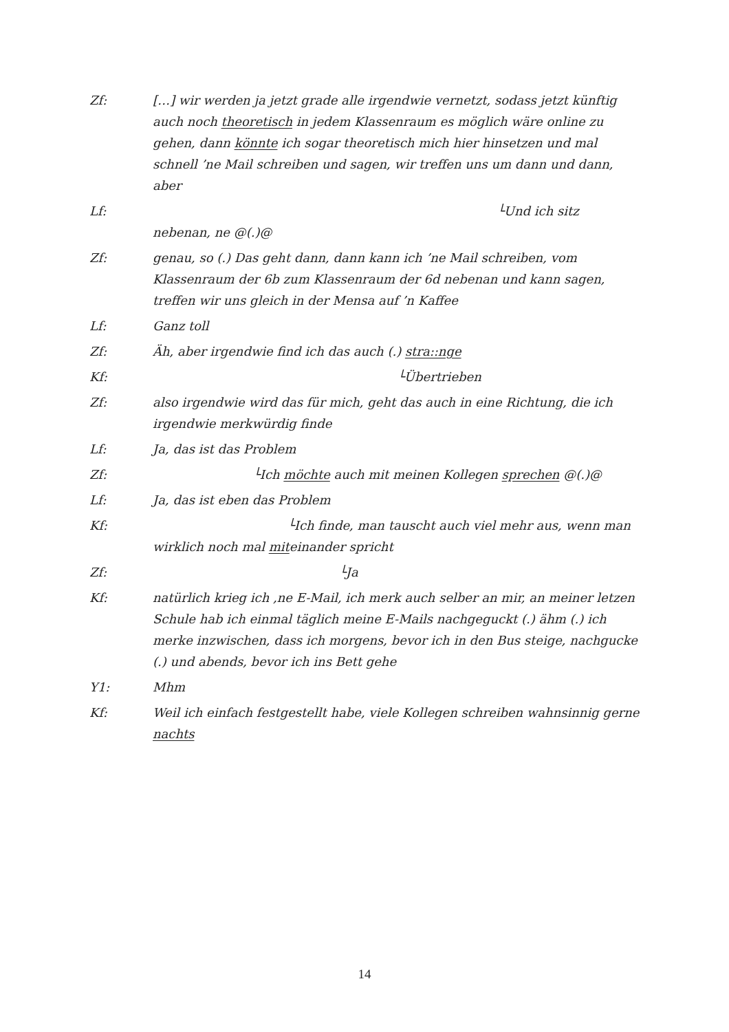Zf: […] wir werden ja jetzt grade alle irgendwie vernetzt, sodass jetzt künftig auch noch theoretisch in jedem Klassenraum es möglich wäre online zu gehen, dann könnte ich sogar theoretisch mich hier hinsetzen und mal schnell ’ne Mail schreiben und sagen, wir treffen uns um dann und dann, aber
Lf: └Und ich sitz nebenan, ne @(.)@
Zf: genau, so (.) Das geht dann, dann kann ich ’ne Mail schreiben, vom Klassenraum der 6b zum Klassenraum der 6d nebenan und kann sagen, treffen wir uns gleich in der Mensa auf ’n Kaffee
Lf: Ganz toll
Zf: Äh, aber irgendwie find ich das auch (.) stra::nge
Kf: └Übertrieben
Zf: also irgendwie wird das für mich, geht das auch in eine Richtung, die ich irgendwie merkwürdig finde
Lf: Ja, das ist das Problem
Zf: └Ich möchte auch mit meinen Kollegen sprechen @(.)@
Lf: Ja, das ist eben das Problem
Kf: └Ich finde, man tauscht auch viel mehr aus, wenn man wirklich noch mal miteinander spricht
Zf: └Ja
Kf: natürlich krieg ich ‚ne E-Mail, ich merk auch selber an mir, an meiner letzen Schule hab ich einmal täglich meine E-Mails nachgeguckt (.) ähm (.) ich merke inzwischen, dass ich morgens, bevor ich in den Bus steige, nachgucke (.) und abends, bevor ich ins Bett gehe
Y1: Mhm
Kf: Weil ich einfach festgestellt habe, viele Kollegen schreiben wahnsinnig gerne nachts
14